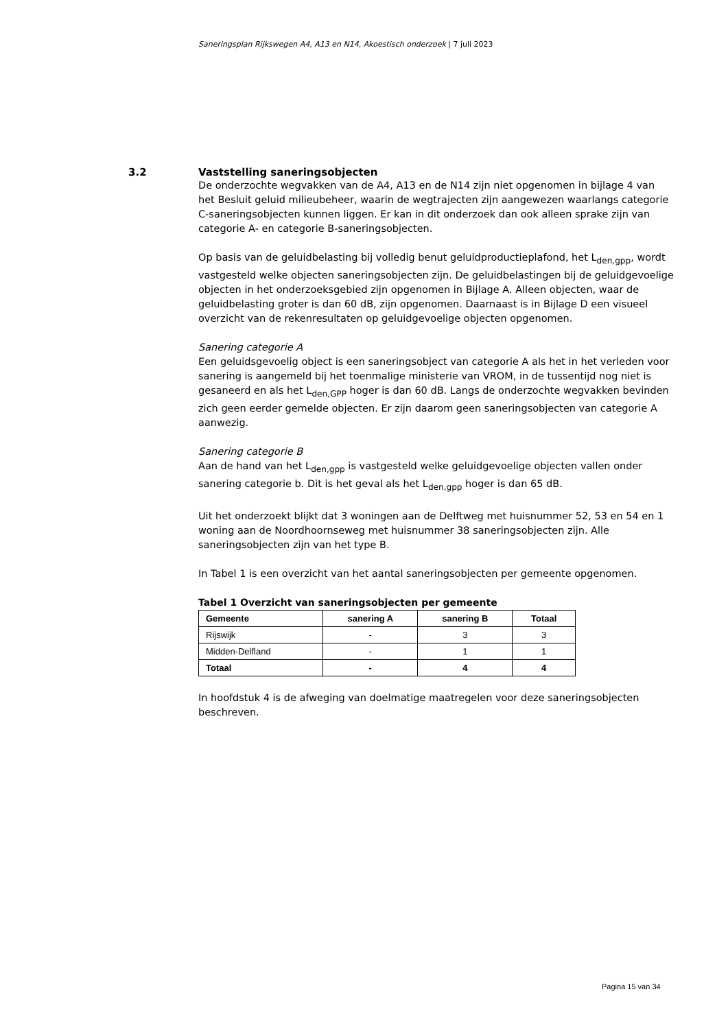Saneringsplan Rijkswegen A4, A13 en N14, Akoestisch onderzoek | 7 juli 2023
3.2 Vaststelling saneringsobjecten
De onderzochte wegvakken van de A4, A13 en de N14 zijn niet opgenomen in bijlage 4 van het Besluit geluid milieubeheer, waarin de wegtrajecten zijn aangewezen waarlangs categorie C-saneringsobjecten kunnen liggen. Er kan in dit onderzoek dan ook alleen sprake zijn van categorie A- en categorie B-saneringsobjecten.
Op basis van de geluidbelasting bij volledig benut geluidproductieplafond, het L<sub>den,gpp</sub>, wordt vastgesteld welke objecten saneringsobjecten zijn. De geluidbelastingen bij de geluidgevoelige objecten in het onderzoeksgebied zijn opgenomen in Bijlage A. Alleen objecten, waar de geluidbelasting groter is dan 60 dB, zijn opgenomen. Daarnaast is in Bijlage D een visueel overzicht van de rekenresultaten op geluidgevoelige objecten opgenomen.
Sanering categorie A
Een geluidsgevoelig object is een saneringsobject van categorie A als het in het verleden voor sanering is aangemeld bij het toenmalige ministerie van VROM, in de tussentijd nog niet is gesaneerd en als het L<sub>den,GPP</sub> hoger is dan 60 dB. Langs de onderzochte wegvakken bevinden zich geen eerder gemelde objecten. Er zijn daarom geen saneringsobjecten van categorie A aanwezig.
Sanering categorie B
Aan de hand van het L<sub>den,gpp</sub> is vastgesteld welke geluidgevoelige objecten vallen onder sanering categorie b. Dit is het geval als het L<sub>den,gpp</sub> hoger is dan 65 dB.
Uit het onderzoekt blijkt dat 3 woningen aan de Delftweg met huisnummer 52, 53 en 54 en 1 woning aan de Noordhoornseweg met huisnummer 38 saneringsobjecten zijn. Alle saneringsobjecten zijn van het type B.
In Tabel 1 is een overzicht van het aantal saneringsobjecten per gemeente opgenomen.
Tabel 1 Overzicht van saneringsobjecten per gemeente
| Gemeente | sanering A | sanering B | Totaal |
| --- | --- | --- | --- |
| Rijswijk | - | 3 | 3 |
| Midden-Delfland | - | 1 | 1 |
| Totaal | - | 4 | 4 |
In hoofdstuk 4 is de afweging van doelmatige maatregelen voor deze saneringsobjecten beschreven.
Pagina 15 van 34